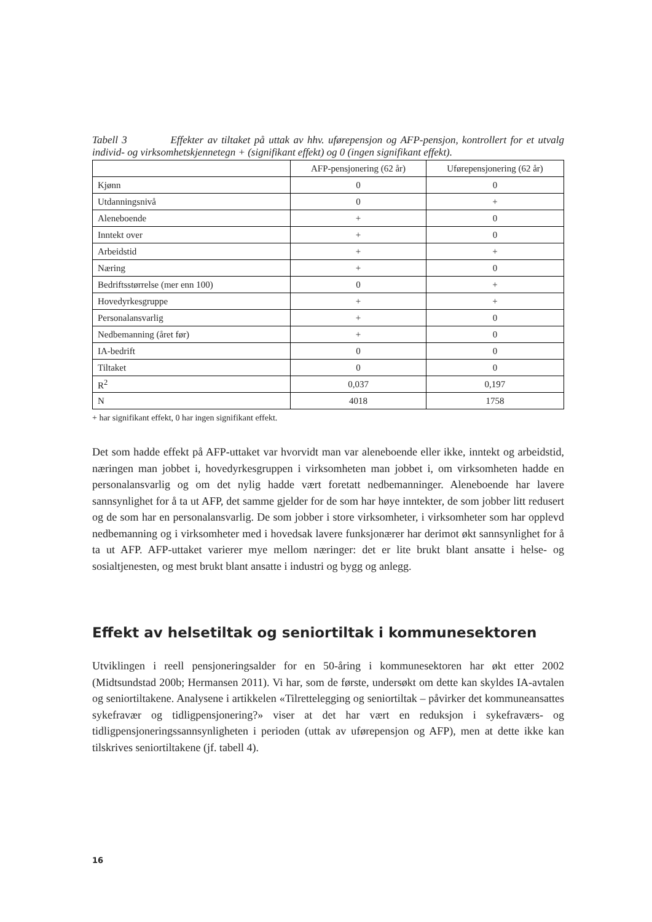Tabell 3 Effekter av tiltaket på uttak av hhv. uførepensjon og AFP-pensjon, kontrollert for et utvalg individ- og virksomhetskjennetegn + (signifikant effekt) og 0 (ingen signifikant effekt).
| | AFP-pensjonering (62 år) | Uførepensjonering (62 år) |
| --- | --- | --- |
| Kjønn | 0 | 0 |
| Utdanningsnivå | 0 | + |
| Aleneboende | + | 0 |
| Inntekt over | + | 0 |
| Arbeidstid | + | + |
| Næring | + | 0 |
| Bedriftsstørrelse (mer enn 100) | 0 | + |
| Hovedyrkesgruppe | + | + |
| Personalansvarlig | + | 0 |
| Nedbemanning (året før) | + | 0 |
| IA-bedrift | 0 | 0 |
| Tiltaket | 0 | 0 |
| R<sup>2</sup> | 0,037 | 0,197 |
| N | 4018 | 1758 |
+ har signifikant effekt, 0 har ingen signifikant effekt.
Det som hadde effekt på AFP-uttaket var hvorvidt man var aleneboende eller ikke, inntekt og arbeidstid, næringen man jobbet i, hovedyrkesgruppen i virksomheten man jobbet i, om virksomheten hadde en personalansvarlig og om det nylig hadde vært foretatt nedbemanninger. Aleneboende har lavere sannsynlighet for å ta ut AFP, det samme gjelder for de som har høye inntekter, de som jobber litt redusert og de som har en personalansvarlig. De som jobber i store virksomheter, i virksomheter som har opplevd nedbemanning og i virksomheter med i hovedsak lavere funksjonærer har derimot økt sannsynlighet for å ta ut AFP. AFP-uttaket varierer mye mellom næringer: det er lite brukt blant ansatte i helse- og sosialtjenesten, og mest brukt blant ansatte i industri og bygg og anlegg.
Effekt av helsetiltak og seniortiltak i kommunesektoren
Utviklingen i reell pensjoneringsalder for en 50-åring i kommunesektoren har økt etter 2002 (Midtsundstad 200b; Hermansen 2011). Vi har, som de første, undersøkt om dette kan skyldes IA-avtalen og seniortiltakene. Analysene i artikkelen «Tilrettelegging og seniortiltak – påvirker det kommuneansattes sykefravær og tidligpensjonering?» viser at det har vært en reduksjon i sykefraværs- og tidligpensjoneringssannsynligheten i perioden (uttak av uførepensjon og AFP), men at dette ikke kan tilskrives seniortiltakene (jf. tabell 4).
16